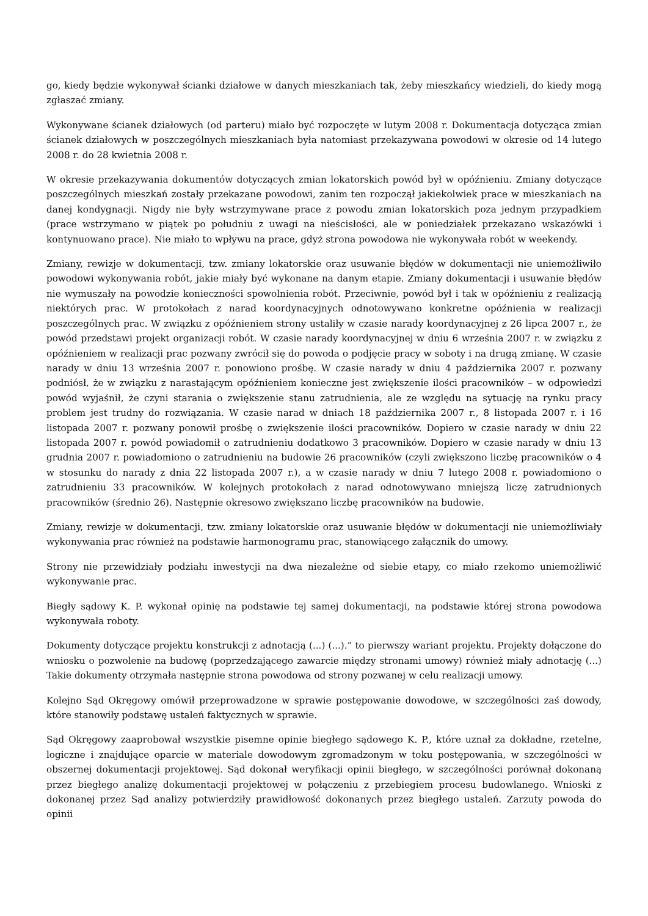go, kiedy będzie wykonywał ścianki działowe w danych mieszkaniach tak, żeby mieszkańcy wiedzieli, do kiedy mogą zgłaszać zmiany.
Wykonywane ścianek działowych (od parteru) miało być rozpoczęte w lutym 2008 r. Dokumentacja dotycząca zmian ścianek działowych w poszczególnych mieszkaniach była natomiast przekazywana powodowi w okresie od 14 lutego 2008 r. do 28 kwietnia 2008 r.
W okresie przekazywania dokumentów dotyczących zmian lokatorskich powód był w opóźnieniu. Zmiany dotyczące poszczególnych mieszkań zostały przekazane powodowi, zanim ten rozpoczął jakiekolwiek prace w mieszkaniach na danej kondygnacji. Nigdy nie były wstrzymywane prace z powodu zmian lokatorskich poza jednym przypadkiem (prace wstrzymano w piątek po południu z uwagi na nieścisłości, ale w poniedziałek przekazano wskazówki i kontynuowano prace). Nie miało to wpływu na prace, gdyż strona powodowa nie wykonywała robót w weekendy.
Zmiany, rewizje w dokumentacji, tzw. zmiany lokatorskie oraz usuwanie błędów w dokumentacji nie uniemożliwiło powodowi wykonywania robót, jakie miały być wykonane na danym etapie. Zmiany dokumentacji i usuwanie błędów nie wymuszały na powodzie konieczności spowolnienia robót. Przeciwnie, powód był i tak w opóźnieniu z realizacją niektórych prac. W protokołach z narad koordynacyjnych odnotowywano konkretne opóźnienia w realizacji poszczególnych prac. W związku z opóźnieniem strony ustaliły w czasie narady koordynacyjnej z 26 lipca 2007 r., że powód przedstawi projekt organizacji robót. W czasie narady koordynacyjnej w dniu 6 września 2007 r. w związku z opóźnieniem w realizacji prac pozwany zwrócił się do powoda o podjęcie pracy w soboty i na drugą zmianę. W czasie narady w dniu 13 września 2007 r. ponowiono prośbę. W czasie narady w dniu 4 października 2007 r. pozwany podniósł, że w związku z narastającym opóźnieniem konieczne jest zwiększenie ilości pracowników – w odpowiedzi powód wyjaśnił, że czyni starania o zwiększenie stanu zatrudnienia, ale ze względu na sytuację na rynku pracy problem jest trudny do rozwiązania. W czasie narad w dniach 18 października 2007 r., 8 listopada 2007 r. i 16 listopada 2007 r. pozwany ponowił prośbę o zwiększenie ilości pracowników. Dopiero w czasie narady w dniu 22 listopada 2007 r. powód powiadomił o zatrudnieniu dodatkowo 3 pracowników. Dopiero w czasie narady w dniu 13 grudnia 2007 r. powiadomiono o zatrudnieniu na budowie 26 pracowników (czyli zwiększono liczbę pracowników o 4 w stosunku do narady z dnia 22 listopada 2007 r.), a w czasie narady w dniu 7 lutego 2008 r. powiadomiono o zatrudnieniu 33 pracowników. W kolejnych protokołach z narad odnotowywano mniejszą liczę zatrudnionych pracowników (średnio 26). Następnie okresowo zwiększano liczbę pracowników na budowie.
Zmiany, rewizje w dokumentacji, tzw. zmiany lokatorskie oraz usuwanie błędów w dokumentacji nie uniemożliwiały wykonywania prac również na podstawie harmonogramu prac, stanowiącego załącznik do umowy.
Strony nie przewidziały podziału inwestycji na dwa niezależne od siebie etapy, co miało rzekomo uniemożliwić wykonywanie prac.
Biegły sądowy K. P. wykonał opinię na podstawie tej samej dokumentacji, na podstawie której strona powodowa wykonywała roboty.
Dokumenty dotyczące projektu konstrukcji z adnotacją (...) (...).” to pierwszy wariant projektu. Projekty dołączone do wniosku o pozwolenie na budowę (poprzedzającego zawarcie między stronami umowy) również miały adnotację (...) Takie dokumenty otrzymała następnie strona powodowa od strony pozwanej w celu realizacji umowy.
Kolejno Sąd Okręgowy omówił przeprowadzone w sprawie postępowanie dowodowe, w szczególności zaś dowody, które stanowiły podstawę ustaleń faktycznych w sprawie.
Sąd Okręgowy zaaprobował wszystkie pisemne opinie biegłego sądowego K. P., które uznał za dokładne, rzetelne, logiczne i znajdujące oparcie w materiale dowodowym zgromadzonym w toku postępowania, w szczególności w obszernej dokumentacji projektowej. Sąd dokonał weryfikacji opinii biegłego, w szczególności porównał dokonaną przez biegłego analizę dokumentacji projektowej w połączeniu z przebiegiem procesu budowlanego. Wnioski z dokonanej przez Sąd analizy potwierdziły prawidłowość dokonanych przez biegłego ustaleń. Zarzuty powoda do opinii